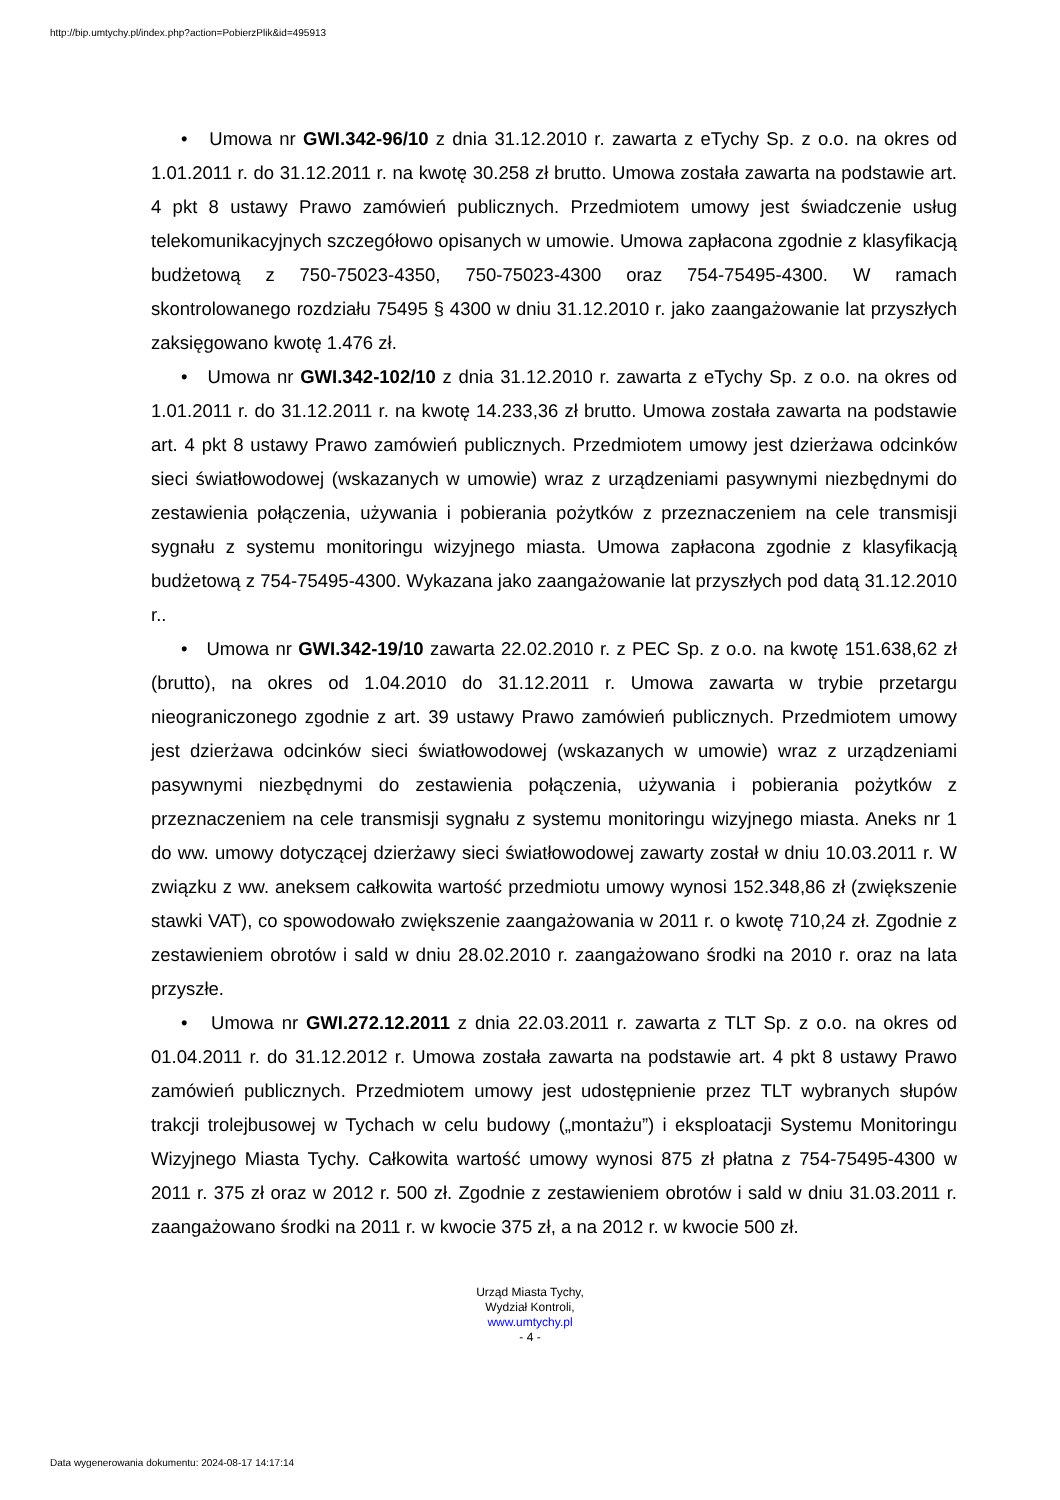http://bip.umtychy.pl/index.php?action=PobierzPlik&id=495913
• Umowa nr GWI.342-96/10 z dnia 31.12.2010 r. zawarta z eTychy Sp. z o.o. na okres od 1.01.2011 r. do 31.12.2011 r. na kwotę 30.258 zł brutto. Umowa została zawarta na podstawie art. 4 pkt 8 ustawy Prawo zamówień publicznych. Przedmiotem umowy jest świadczenie usług telekomunikacyjnych szczegółowo opisanych w umowie. Umowa zapłacona zgodnie z klasyfikacją budżetową z 750-75023-4350, 750-75023-4300 oraz 754-75495-4300. W ramach skontrolowanego rozdziału 75495 § 4300 w dniu 31.12.2010 r. jako zaangażowanie lat przyszłych zaksięgowano kwotę 1.476 zł.
• Umowa nr GWI.342-102/10 z dnia 31.12.2010 r. zawarta z eTychy Sp. z o.o. na okres od 1.01.2011 r. do 31.12.2011 r. na kwotę 14.233,36 zł brutto. Umowa została zawarta na podstawie art. 4 pkt 8 ustawy Prawo zamówień publicznych. Przedmiotem umowy jest dzierżawa odcinków sieci światłowodowej (wskazanych w umowie) wraz z urządzeniami pasywnymi niezbędnymi do zestawienia połączenia, używania i pobierania pożytków z przeznaczeniem na cele transmisji sygnału z systemu monitoringu wizyjnego miasta. Umowa zapłacona zgodnie z klasyfikacją budżetową z 754-75495-4300. Wykazana jako zaangażowanie lat przyszłych pod datą 31.12.2010 r..
• Umowa nr GWI.342-19/10 zawarta 22.02.2010 r. z PEC Sp. z o.o. na kwotę 151.638,62 zł (brutto), na okres od 1.04.2010 do 31.12.2011 r. Umowa zawarta w trybie przetargu nieograniczonego zgodnie z art. 39 ustawy Prawo zamówień publicznych. Przedmiotem umowy jest dzierżawa odcinków sieci światłowodowej (wskazanych w umowie) wraz z urządzeniami pasywnymi niezbędnymi do zestawienia połączenia, używania i pobierania pożytków z przeznaczeniem na cele transmisji sygnału z systemu monitoringu wizyjnego miasta. Aneks nr 1 do ww. umowy dotyczącej dzierżawy sieci światłowodowej zawarty został w dniu 10.03.2011 r. W związku z ww. aneksem całkowita wartość przedmiotu umowy wynosi 152.348,86 zł (zwiększenie stawki VAT), co spowodowało zwiększenie zaangażowania w 2011 r. o kwotę 710,24 zł. Zgodnie z zestawieniem obrotów i sald w dniu 28.02.2010 r. zaangażowano środki na 2010 r. oraz na lata przyszłe.
• Umowa nr GWI.272.12.2011 z dnia 22.03.2011 r. zawarta z TLT Sp. z o.o. na okres od 01.04.2011 r. do 31.12.2012 r. Umowa została zawarta na podstawie art. 4 pkt 8 ustawy Prawo zamówień publicznych. Przedmiotem umowy jest udostępnienie przez TLT wybranych słupów trakcji trolejbusowej w Tychach w celu budowy („montażu”) i eksploatacji Systemu Monitoringu Wizyjnego Miasta Tychy. Całkowita wartość umowy wynosi 875 zł płatna z 754-75495-4300 w 2011 r. 375 zł oraz w 2012 r. 500 zł. Zgodnie z zestawieniem obrotów i sald w dniu 31.03.2011 r. zaangażowano środki na 2011 r. w kwocie 375 zł, a na 2012 r. w kwocie 500 zł.
Urząd Miasta Tychy,
Wydział Kontroli,
www.umtychy.pl
- 4 -
Data wygenerowania dokumentu: 2024-08-17 14:17:14